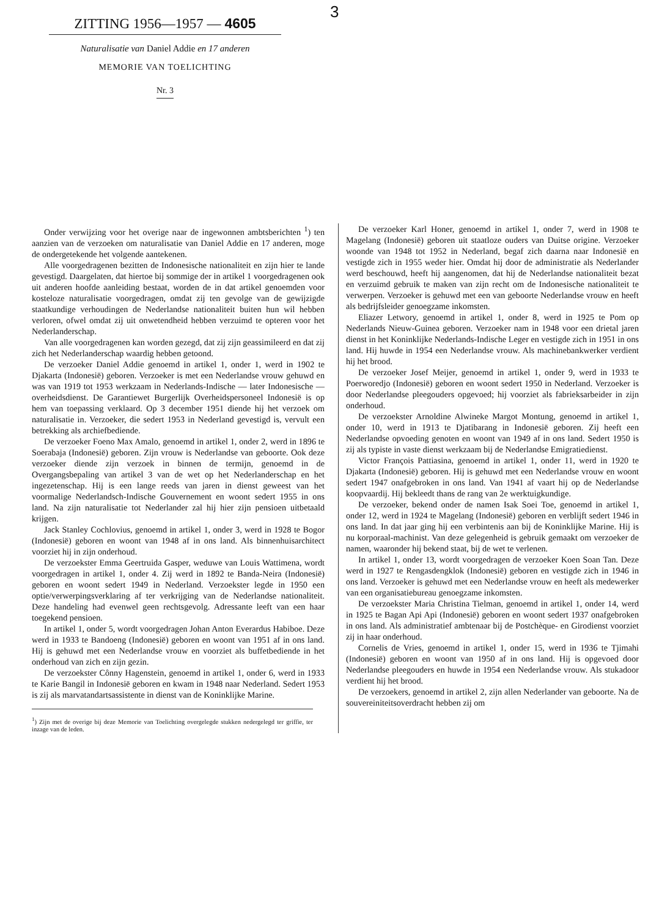3
ZITTING 1956—1957 — 4605
Naturalisatie van Daniel Addie en 17 anderen
MEMORIE VAN TOELICHTING
Nr. 3
Onder verwijzing voor het overige naar de ingewonnen ambtsberichten <sup>1</sup>) ten aanzien van de verzoeken om naturalisatie van Daniel Addie en 17 anderen, moge de ondergetekende het volgende aantekenen.
Alle voorgedragenen bezitten de Indonesische nationaliteit en zijn hier te lande gevestigd. Daargelaten, dat hiertoe bij sommige der in artikel 1 voorgedragenen ook uit anderen hoofde aanleiding bestaat, worden de in dat artikel genoemden voor kosteloze naturalisatie voorgedragen, omdat zij ten gevolge van de gewijzigde staatkundige verhoudingen de Nederlandse nationaliteit buiten hun wil hebben verloren, ofwel omdat zij uit onwetendheid hebben verzuimd te opteren voor het Nederlanderschap.
Van alle voorgedragenen kan worden gezegd, dat zij zijn geassimileerd en dat zij zich het Nederlanderschap waardig hebben getoond.
De verzoeker Daniel Addie genoemd in artikel 1, onder 1, werd in 1902 te Djakarta (Indonesië) geboren. Verzoeker is met een Nederlandse vrouw gehuwd en was van 1919 tot 1953 werkzaam in Nederlands-Indische — later Indonesische — overheidsdienst. De Garantiewet Burgerlijk Overheidspersoneel Indonesië is op hem van toepassing verklaard. Op 3 december 1951 diende hij het verzoek om naturalisatie in. Verzoeker, die sedert 1953 in Nederland gevestigd is, vervult een betrekking als archiefbediende.
De verzoeker Foeno Max Amalo, genoemd in artikel 1, onder 2, werd in 1896 te Soerabaja (Indonesië) geboren. Zijn vrouw is Nederlandse van geboorte. Ook deze verzoeker diende zijn verzoek in binnen de termijn, genoemd in de Overgangsbepaling van artikel 3 van de wet op het Nederlanderschap en het ingezetenschap. Hij is een lange reeds van jaren in dienst geweest van het voormalige Nederlandsch-Indische Gouvernement en woont sedert 1955 in ons land. Na zijn naturalisatie tot Nederlander zal hij hier zijn pensioen uitbetaald krijgen.
Jack Stanley Cochlovius, genoemd in artikel 1, onder 3, werd in 1928 te Bogor (Indonesië) geboren en woont van 1948 af in ons land. Als binnenhuisarchitect voorziet hij in zijn onderhoud.
De verzoekster Emma Geertruida Gasper, weduwe van Louis Wattimena, wordt voorgedragen in artikel 1, onder 4. Zij werd in 1892 te Banda-Neira (Indonesië) geboren en woont sedert 1949 in Nederland. Verzoekster legde in 1950 een optie/verwerpingsverklaring af ter verkrijging van de Nederlandse nationaliteit. Deze handeling had evenwel geen rechtsgevolg. Adressante leeft van een haar toegekend pensioen.
In artikel 1, onder 5, wordt voorgedragen Johan Anton Everardus Habiboe. Deze werd in 1933 te Bandoeng (Indonesië) geboren en woont van 1951 af in ons land. Hij is gehuwd met een Nederlandse vrouw en voorziet als buffetbediende in het onderhoud van zich en zijn gezin.
De verzoekster Cônny Hagenstein, genoemd in artikel 1, onder 6, werd in 1933 te Karie Bangil in Indonesië geboren en kwam in 1948 naar Nederland. Sedert 1953 is zij als marvatandartsassistente in dienst van de Koninklijke Marine.
<sup>1</sup>) Zijn met de overige bij deze Memorie van Toelichting overgelegde stukken nedergelegd ter griffie, ter inzage van de leden.
De verzoeker Karl Honer, genoemd in artikel 1, onder 7, werd in 1908 te Magelang (Indonesië) geboren uit staatloze ouders van Duitse origine. Verzoeker woonde van 1948 tot 1952 in Nederland, begaf zich daarna naar Indonesië en vestigde zich in 1955 weder hier. Omdat hij door de administratie als Nederlander werd beschouwd, heeft hij aangenomen, dat hij de Nederlandse nationaliteit bezat en verzuimd gebruik te maken van zijn recht om de Indonesische nationaliteit te verwerpen. Verzoeker is gehuwd met een van geboorte Nederlandse vrouw en heeft als bedrijfsleider genoegzame inkomsten.
Eliazer Letwory, genoemd in artikel 1, onder 8, werd in 1925 te Pom op Nederlands Nieuw-Guinea geboren. Verzoeker nam in 1948 voor een drietal jaren dienst in het Koninklijke Nederlands-Indische Leger en vestigde zich in 1951 in ons land. Hij huwde in 1954 een Nederlandse vrouw. Als machinebankwerker verdient hij het brood.
De verzoeker Josef Meijer, genoemd in artikel 1, onder 9, werd in 1933 te Poerworedjo (Indonesië) geboren en woont sedert 1950 in Nederland. Verzoeker is door Nederlandse pleegouders opgevoed; hij voorziet als fabrieksarbeider in zijn onderhoud.
De verzoekster Arnoldine Alwineke Margot Montung, genoemd in artikel 1, onder 10, werd in 1913 te Djatibarang in Indonesië geboren. Zij heeft een Nederlandse opvoeding genoten en woont van 1949 af in ons land. Sedert 1950 is zij als typiste in vaste dienst werkzaam bij de Nederlandse Emigratiedienst.
Victor François Pattiasina, genoemd in artikel 1, onder 11, werd in 1920 te Djakarta (Indonesië) geboren. Hij is gehuwd met een Nederlandse vrouw en woont sedert 1947 onafgebroken in ons land. Van 1941 af vaart hij op de Nederlandse koopvaardij. Hij bekleedt thans de rang van 2e werktuigkundige.
De verzoeker, bekend onder de namen Isak Soei Toe, genoemd in artikel 1, onder 12, werd in 1924 te Magelang (Indonesië) geboren en verblijft sedert 1946 in ons land. In dat jaar ging hij een verbintenis aan bij de Koninklijke Marine. Hij is nu korporaal-machinist. Van deze gelegenheid is gebruik gemaakt om verzoeker de namen, waaronder hij bekend staat, bij de wet te verlenen.
In artikel 1, onder 13, wordt voorgedragen de verzoeker Koen Soan Tan. Deze werd in 1927 te Rengasdengklok (Indonesië) geboren en vestigde zich in 1946 in ons land. Verzoeker is gehuwd met een Nederlandse vrouw en heeft als medewerker van een organisatiebureau genoegzame inkomsten.
De verzoekster Maria Christina Tielman, genoemd in artikel 1, onder 14, werd in 1925 te Bagan Api Api (Indonesië) geboren en woont sedert 1937 onafgebroken in ons land. Als administratief ambtenaar bij de Postchèque- en Girodienst voorziet zij in haar onderhoud.
Cornelis de Vries, genoemd in artikel 1, onder 15, werd in 1936 te Tjimahi (Indonesië) geboren en woont van 1950 af in ons land. Hij is opgevoed door Nederlandse pleegouders en huwde in 1954 een Nederlandse vrouw. Als stukadoor verdient hij het brood.
De verzoekers, genoemd in artikel 2, zijn allen Nederlander van geboorte. Na de souvereiniteitsoverdracht hebben zij om